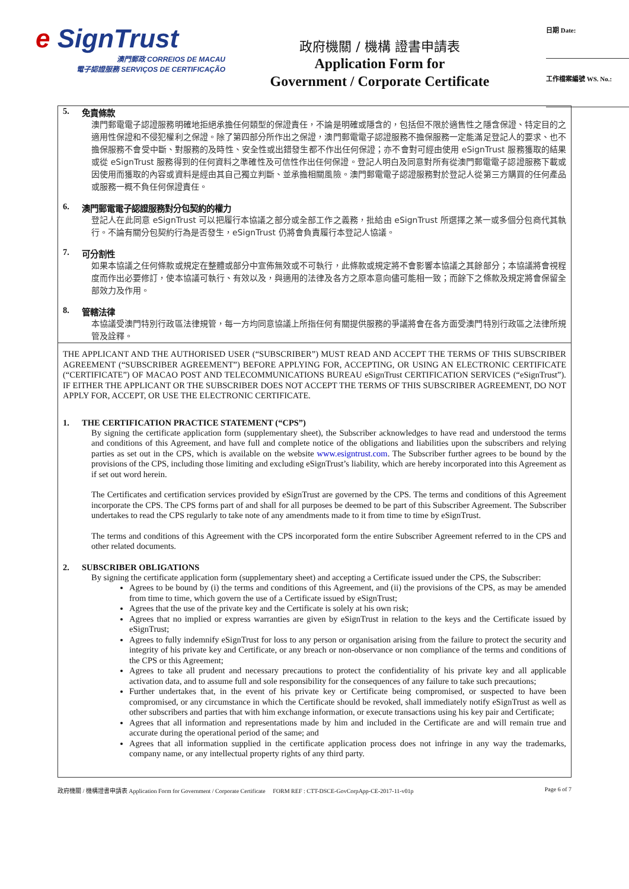e SignTrust
澳門郵政 CORREIOS DE MACAU
電子認證服務 SERVIÇOS DE CERTIFICAÇÃO
政府機關 / 機構 證書申請表
Application Form for
Government / Corporate Certificate
日期 Date:
工作檔案編號 WS. No.:
5. 免責條款
澳門郵電電子認證服務明確地拒絕承擔任何類型的保證責任，不論是明確或隱含的，包括但不限於適售性之隱含保證、特定目的之適用性保證和不侵犯權利之保證。除了第四部分所作出之保證，澳門郵電電子認證服務不擔保服務一定能滿足登記人的要求、也不擔保服務不會受中斷、對服務的及時性、安全性或出錯發生都不作出任何保證；亦不會對可經由使用 eSignTrust 服務獲取的結果或從 eSignTrust 服務得到的任何資料之準確性及可信性作出任何保證。登記人明白及同意對所有從澳門郵電電子認證服務下載或因使用而獲取的內容或資料是經由其自己獨立判斷、並承擔相關風險。澳門郵電電子認證服務對於登記人從第三方購買的任何產品或服務一概不負任何保證責任。
6. 澳門郵電電子認證服務對分包契約的權力
登記人在此同意 eSignTrust 可以把履行本協議之部分或全部工作之義務，批給由 eSignTrust 所選擇之某一或多個分包商代其執行。不論有關分包契約行為是否發生，eSignTrust 仍將會負責履行本登記人協議。
7. 可分割性
如果本協議之任何條款或規定在整體或部分中宣佈無效或不可執行，此條款或規定將不會影響本協議之其餘部分；本協議將會視程度而作出必要修訂，使本協議可執行、有效以及，與適用的法律及各方之原本意向儘可能相一致；而餘下之條款及規定將會保留全部效力及作用。
8. 管轄法律
本協議受澳門特別行政區法律規管，每一方均同意協議上所指任何有關提供服務的爭議將會在各方面受澳門特別行政區之法律所規管及詮釋。
THE APPLICANT AND THE AUTHORISED USER (“SUBSCRIBER”) MUST READ AND ACCEPT THE TERMS OF THIS SUBSCRIBER AGREEMENT (“SUBSCRIBER AGREEMENT”) BEFORE APPLYING FOR, ACCEPTING, OR USING AN ELECTRONIC CERTIFICATE (“CERTIFICATE”) OF MACAO POST AND TELECOMMUNICATIONS BUREAU eSignTrust CERTIFICATION SERVICES (“eSignTrust”). IF EITHER THE APPLICANT OR THE SUBSCRIBER DOES NOT ACCEPT THE TERMS OF THIS SUBSCRIBER AGREEMENT, DO NOT APPLY FOR, ACCEPT, OR USE THE ELECTRONIC CERTIFICATE.
1. THE CERTIFICATION PRACTICE STATEMENT (“CPS”)
By signing the certificate application form (supplementary sheet), the Subscriber acknowledges to have read and understood the terms and conditions of this Agreement, and have full and complete notice of the obligations and liabilities upon the subscribers and relying parties as set out in the CPS, which is available on the website www.esigntrust.com. The Subscriber further agrees to be bound by the provisions of the CPS, including those limiting and excluding eSignTrust’s liability, which are hereby incorporated into this Agreement as if set out word herein.
The Certificates and certification services provided by eSignTrust are governed by the CPS. The terms and conditions of this Agreement incorporate the CPS. The CPS forms part of and shall for all purposes be deemed to be part of this Subscriber Agreement. The Subscriber undertakes to read the CPS regularly to take note of any amendments made to it from time to time by eSignTrust.
The terms and conditions of this Agreement with the CPS incorporated form the entire Subscriber Agreement referred to in the CPS and other related documents.
2. SUBSCRIBER OBLIGATIONS
By signing the certificate application form (supplementary sheet) and accepting a Certificate issued under the CPS, the Subscriber:
Agrees to be bound by (i) the terms and conditions of this Agreement, and (ii) the provisions of the CPS, as may be amended from time to time, which govern the use of a Certificate issued by eSignTrust;
Agrees that the use of the private key and the Certificate is solely at his own risk;
Agrees that no implied or express warranties are given by eSignTrust in relation to the keys and the Certificate issued by eSignTrust;
Agrees to fully indemnify eSignTrust for loss to any person or organisation arising from the failure to protect the security and integrity of his private key and Certificate, or any breach or non-observance or non compliance of the terms and conditions of the CPS or this Agreement;
Agrees to take all prudent and necessary precautions to protect the confidentiality of his private key and all applicable activation data, and to assume full and sole responsibility for the consequences of any failure to take such precautions;
Further undertakes that, in the event of his private key or Certificate being compromised, or suspected to have been compromised, or any circumstance in which the Certificate should be revoked, shall immediately notify eSignTrust as well as other subscribers and parties that with him exchange information, or execute transactions using his key pair and Certificate;
Agrees that all information and representations made by him and included in the Certificate are and will remain true and accurate during the operational period of the same; and
Agrees that all information supplied in the certificate application process does not infringe in any way the trademarks, company name, or any intellectual property rights of any third party.
政府機關 / 機構證書申請表 Application Form for Government / Corporate Certificate FORM REF : CTT-DSCE-GovCorpApp-CE-2017-11-v01p Page 6 of 7